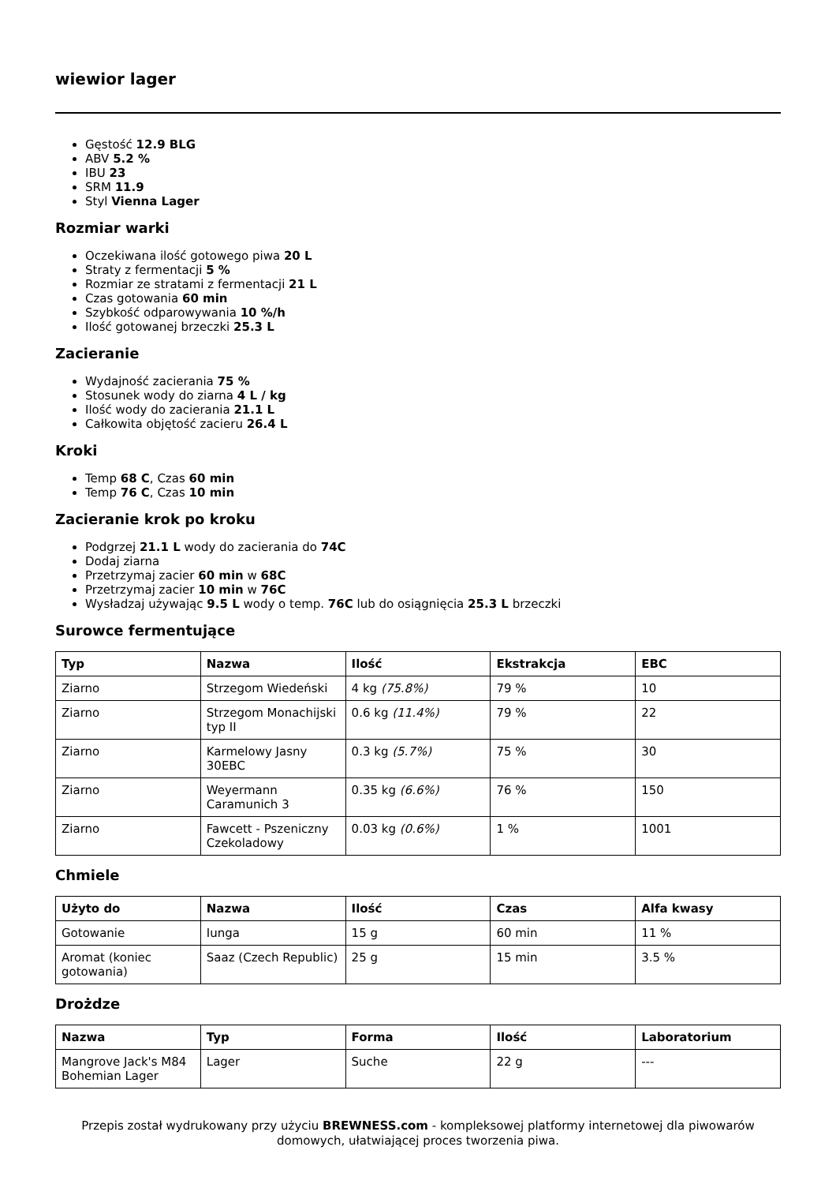wiewior lager
Gęstość 12.9 BLG
ABV 5.2 %
IBU 23
SRM 11.9
Styl Vienna Lager
Rozmiar warki
Oczekiwana ilość gotowego piwa 20 L
Straty z fermentacji 5 %
Rozmiar ze stratami z fermentacji 21 L
Czas gotowania 60 min
Szybkość odparowywania 10 %/h
Ilość gotowanej brzeczki 25.3 L
Zacieranie
Wydajność zacierania 75 %
Stosunek wody do ziarna 4 L / kg
Ilość wody do zacierania 21.1 L
Całkowita objętość zacieru 26.4 L
Kroki
Temp 68 C, Czas 60 min
Temp 76 C, Czas 10 min
Zacieranie krok po kroku
Podgrzej 21.1 L wody do zacierania do 74C
Dodaj ziarna
Przetrzymaj zacier 60 min w 68C
Przetrzymaj zacier 10 min w 76C
Wysładzaj używając 9.5 L wody o temp. 76C lub do osiągnięcia 25.3 L brzeczki
Surowce fermentujące
| Typ | Nazwa | Ilość | Ekstrakcja | EBC |
| --- | --- | --- | --- | --- |
| Ziarno | Strzegom Wiedeński | 4 kg (75.8%) | 79 % | 10 |
| Ziarno | Strzegom Monachijski typ II | 0.6 kg (11.4%) | 79 % | 22 |
| Ziarno | Karmelowy Jasny 30EBC | 0.3 kg (5.7%) | 75 % | 30 |
| Ziarno | Weyermann Caramunich 3 | 0.35 kg (6.6%) | 76 % | 150 |
| Ziarno | Fawcett - Pszeniczny Czekoladowy | 0.03 kg (0.6%) | 1 % | 1001 |
Chmiele
| Użyto do | Nazwa | Ilość | Czas | Alfa kwasy |
| --- | --- | --- | --- | --- |
| Gotowanie | Iunga | 15 g | 60 min | 11 % |
| Aromat (koniec gotowania) | Saaz (Czech Republic) | 25 g | 15 min | 3.5 % |
Drożdze
| Nazwa | Typ | Forma | Ilość | Laboratorium |
| --- | --- | --- | --- | --- |
| Mangrove Jack's M84 Bohemian Lager | Lager | Suche | 22 g | --- |
Przepis został wydrukowany przy użyciu BREWNESS.com - kompleksowej platformy internetowej dla piwowarów domowych, ułatwiającej proces tworzenia piwa.